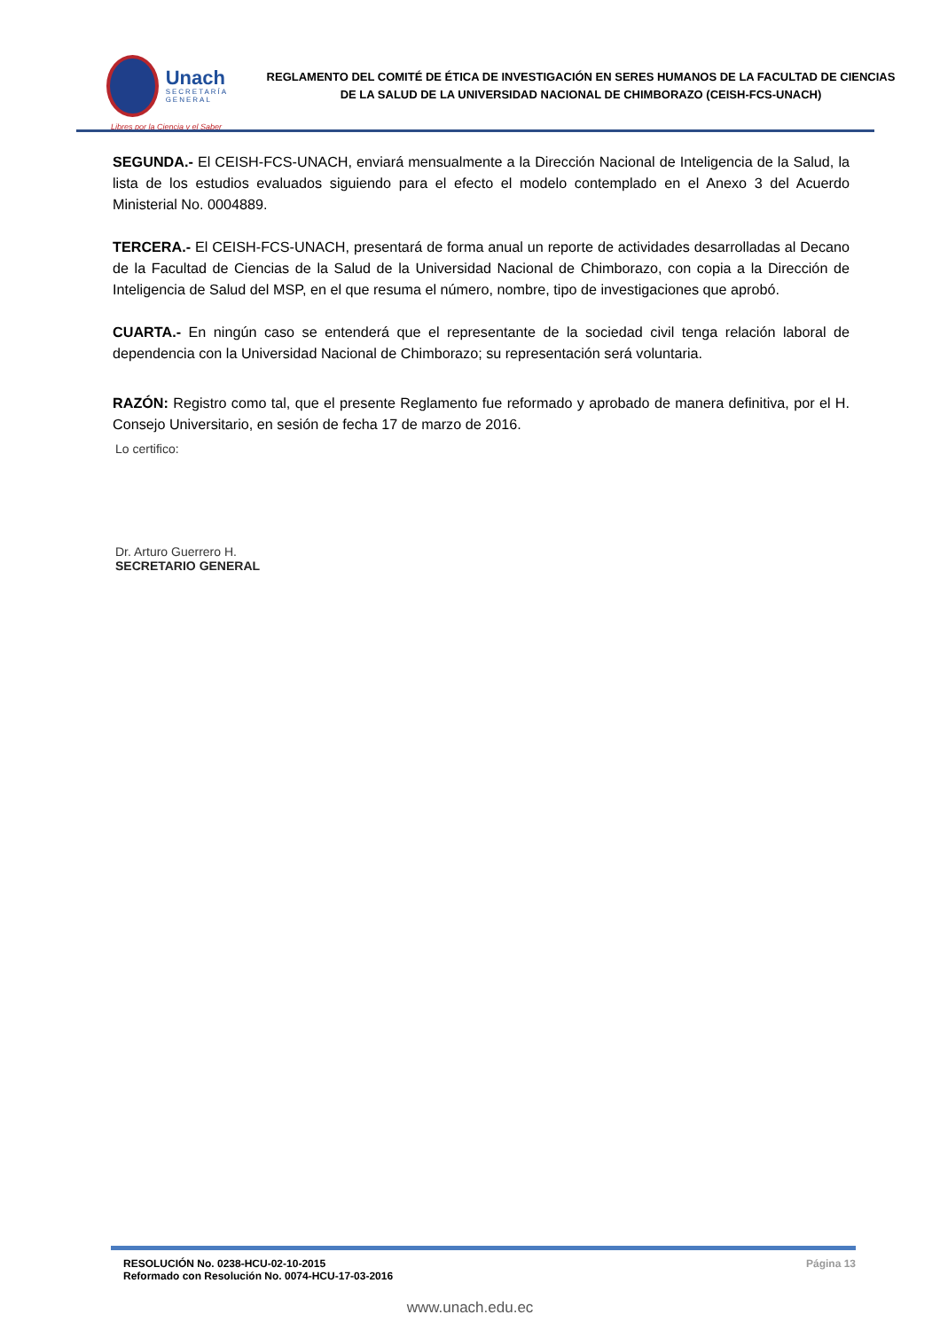Unach
SECRETARÍA GENERAL
REGLAMENTO DEL COMITÉ DE ÉTICA DE INVESTIGACIÓN EN SERES HUMANOS DE LA FACULTAD DE CIENCIAS DE LA SALUD DE LA UNIVERSIDAD NACIONAL DE CHIMBORAZO (CEISH-FCS-UNACH)
Libres por la Ciencia y el Saber
SEGUNDA.- El CEISH-FCS-UNACH, enviará mensualmente a la Dirección Nacional de Inteligencia de la Salud, la lista de los estudios evaluados siguiendo para el efecto el modelo contemplado en el Anexo 3 del Acuerdo Ministerial No. 0004889.
TERCERA.- El CEISH-FCS-UNACH, presentará de forma anual un reporte de actividades desarrolladas al Decano de la Facultad de Ciencias de la Salud de la Universidad Nacional de Chimborazo, con copia a la Dirección de Inteligencia de Salud del MSP, en el que resuma el número, nombre, tipo de investigaciones que aprobó.
CUARTA.- En ningún caso se entenderá que el representante de la sociedad civil tenga relación laboral de dependencia con la Universidad Nacional de Chimborazo; su representación será voluntaria.
RAZÓN: Registro como tal, que el presente Reglamento fue reformado y aprobado de manera definitiva, por el H. Consejo Universitario, en sesión de fecha 17 de marzo de 2016.
Lo certifico:
Dr. Arturo Guerrero H.
SECRETARIO GENERAL
RESOLUCIÓN No. 0238-HCU-02-10-2015
Reformado con Resolución No. 0074-HCU-17-03-2016
Página 13
www.unach.edu.ec